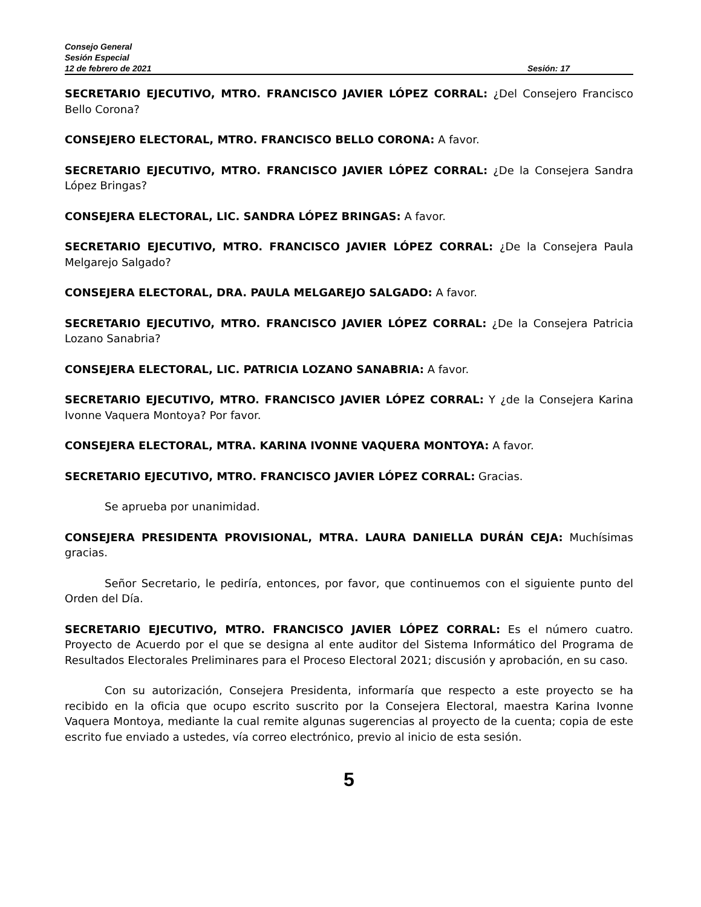Consejo General
Sesión Especial
12 de febrero de 2021 Sesión: 17
SECRETARIO EJECUTIVO, MTRO. FRANCISCO JAVIER LÓPEZ CORRAL: ¿Del Consejero Francisco Bello Corona?
CONSEJERO ELECTORAL, MTRO. FRANCISCO BELLO CORONA: A favor.
SECRETARIO EJECUTIVO, MTRO. FRANCISCO JAVIER LÓPEZ CORRAL: ¿De la Consejera Sandra López Bringas?
CONSEJERA ELECTORAL, LIC. SANDRA LÓPEZ BRINGAS: A favor.
SECRETARIO EJECUTIVO, MTRO. FRANCISCO JAVIER LÓPEZ CORRAL: ¿De la Consejera Paula Melgarejo Salgado?
CONSEJERA ELECTORAL, DRA. PAULA MELGAREJO SALGADO: A favor.
SECRETARIO EJECUTIVO, MTRO. FRANCISCO JAVIER LÓPEZ CORRAL: ¿De la Consejera Patricia Lozano Sanabria?
CONSEJERA ELECTORAL, LIC. PATRICIA LOZANO SANABRIA: A favor.
SECRETARIO EJECUTIVO, MTRO. FRANCISCO JAVIER LÓPEZ CORRAL: Y ¿de la Consejera Karina Ivonne Vaquera Montoya? Por favor.
CONSEJERA ELECTORAL, MTRA. KARINA IVONNE VAQUERA MONTOYA: A favor.
SECRETARIO EJECUTIVO, MTRO. FRANCISCO JAVIER LÓPEZ CORRAL: Gracias.
Se aprueba por unanimidad.
CONSEJERA PRESIDENTA PROVISIONAL, MTRA. LAURA DANIELLA DURÁN CEJA: Muchísimas gracias.
Señor Secretario, le pediría, entonces, por favor, que continuemos con el siguiente punto del Orden del Día.
SECRETARIO EJECUTIVO, MTRO. FRANCISCO JAVIER LÓPEZ CORRAL: Es el número cuatro. Proyecto de Acuerdo por el que se designa al ente auditor del Sistema Informático del Programa de Resultados Electorales Preliminares para el Proceso Electoral 2021; discusión y aprobación, en su caso.
Con su autorización, Consejera Presidenta, informaría que respecto a este proyecto se ha recibido en la oficia que ocupo escrito suscrito por la Consejera Electoral, maestra Karina Ivonne Vaquera Montoya, mediante la cual remite algunas sugerencias al proyecto de la cuenta; copia de este escrito fue enviado a ustedes, vía correo electrónico, previo al inicio de esta sesión.
5